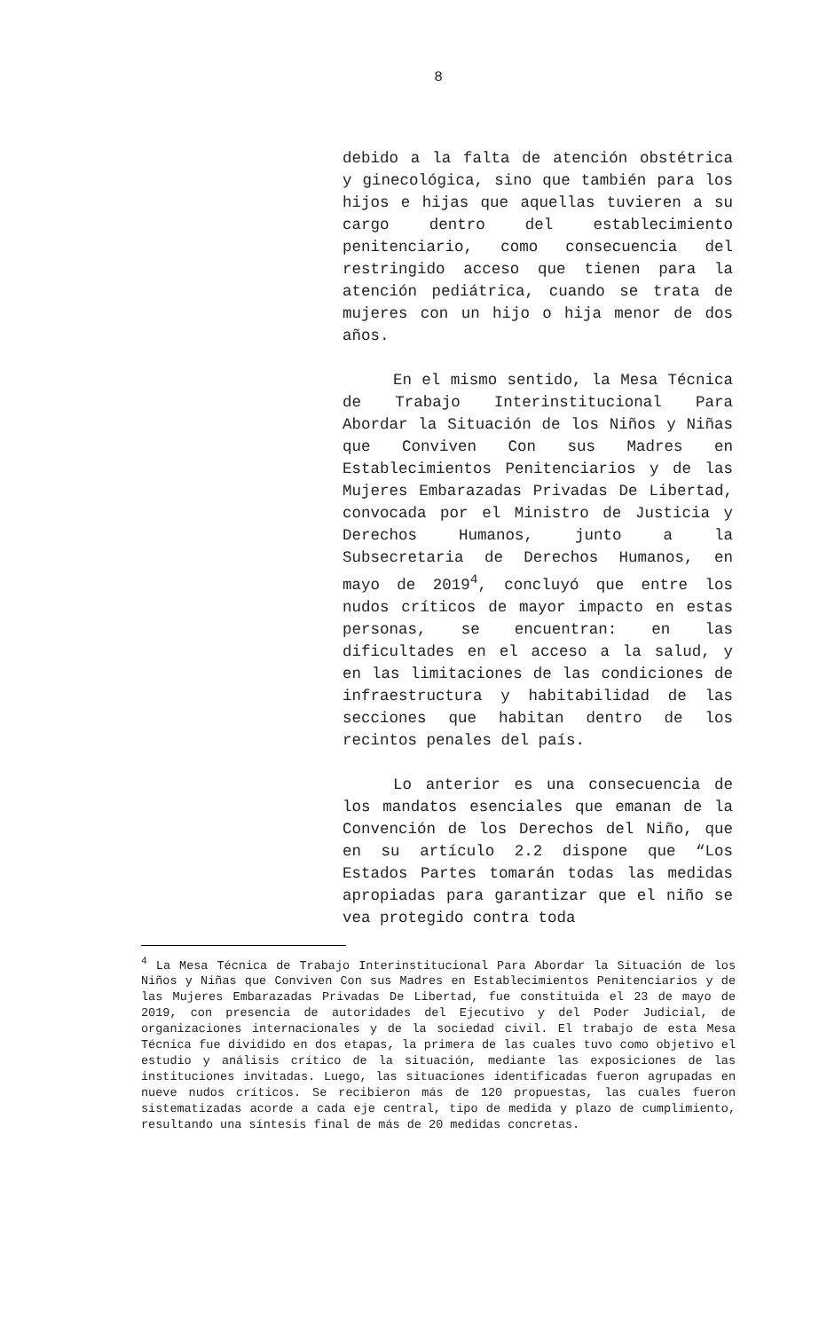8
debido a la falta de atención obstétrica y ginecológica, sino que también para los hijos e hijas que aquellas tuvieren a su cargo dentro del establecimiento penitenciario, como consecuencia del restringido acceso que tienen para la atención pediátrica, cuando se trata de mujeres con un hijo o hija menor de dos años.
En el mismo sentido, la Mesa Técnica de Trabajo Interinstitucional Para Abordar la Situación de los Niños y Niñas que Conviven Con sus Madres en Establecimientos Penitenciarios y de las Mujeres Embarazadas Privadas De Libertad, convocada por el Ministro de Justicia y Derechos Humanos, junto a la Subsecretaria de Derechos Humanos, en mayo de 2019<sup>4</sup>, concluyó que entre los nudos críticos de mayor impacto en estas personas, se encuentran: en las dificultades en el acceso a la salud, y en las limitaciones de las condiciones de infraestructura y habitabilidad de las secciones que habitan dentro de los recintos penales del país.
Lo anterior es una consecuencia de los mandatos esenciales que emanan de la Convención de los Derechos del Niño, que en su artículo 2.2 dispone que “Los Estados Partes tomarán todas las medidas apropiadas para garantizar que el niño se vea protegido contra toda
<sup>4</sup> La Mesa Técnica de Trabajo Interinstitucional Para Abordar la Situación de los Niños y Niñas que Conviven Con sus Madres en Establecimientos Penitenciarios y de las Mujeres Embarazadas Privadas De Libertad, fue constituida el 23 de mayo de 2019, con presencia de autoridades del Ejecutivo y del Poder Judicial, de organizaciones internacionales y de la sociedad civil. El trabajo de esta Mesa Técnica fue dividido en dos etapas, la primera de las cuales tuvo como objetivo el estudio y análisis crítico de la situación, mediante las exposiciones de las instituciones invitadas. Luego, las situaciones identificadas fueron agrupadas en nueve nudos críticos. Se recibieron más de 120 propuestas, las cuales fueron sistematizadas acorde a cada eje central, tipo de medida y plazo de cumplimiento, resultando una síntesis final de más de 20 medidas concretas.